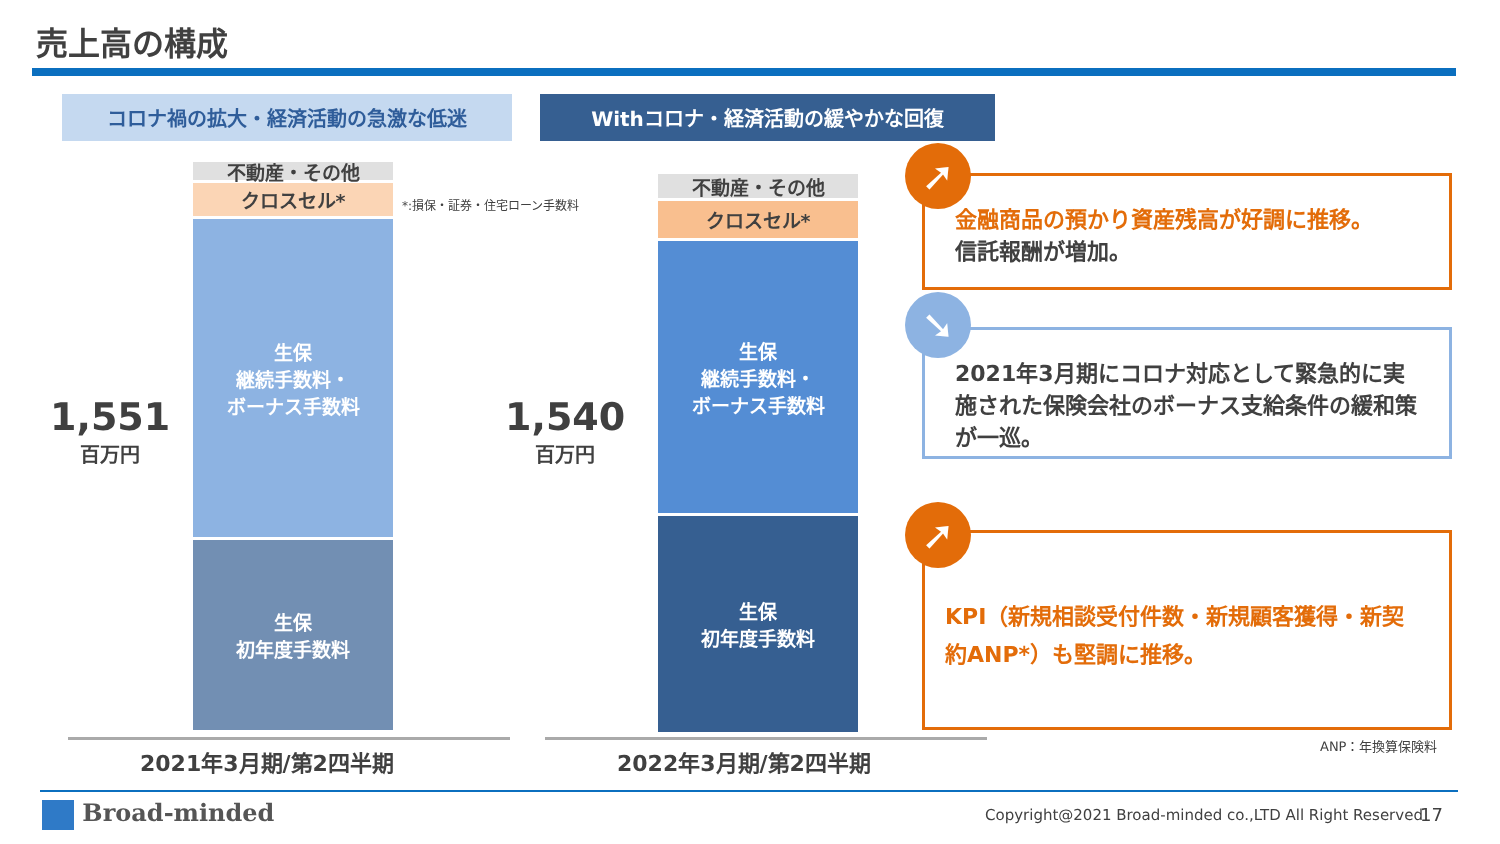売上高の構成
コロナ禍の拡大・経済活動の急激な低迷 Withコロナ・経済活動の緩やかな回復
1,551
百万円
不動産・その他
クロスセル*
生保
継続手数料・
ボーナス手数料
生保
初年度手数料
*:損保・証券・住宅ローン手数料
1,540
百万円
不動産・その他
クロスセル*
生保
継続手数料・
ボーナス手数料
生保
初年度手数料
2021年3月期/第2四半期 2022年3月期/第2四半期
金融商品の預かり資産残高が好調に推移。
信託報酬が増加。
➚
2021年3月期にコロナ対応として緊急的に実施された保険会社のボーナス支給条件の緩和策が一巡。
➘
KPI（新規相談受付件数・新規顧客獲得・新契約ANP*）も堅調に推移。
➚
ANP：年換算保険料
Broad-minded
Copyright@2021 Broad-minded co.,LTD All Right Reserved
17